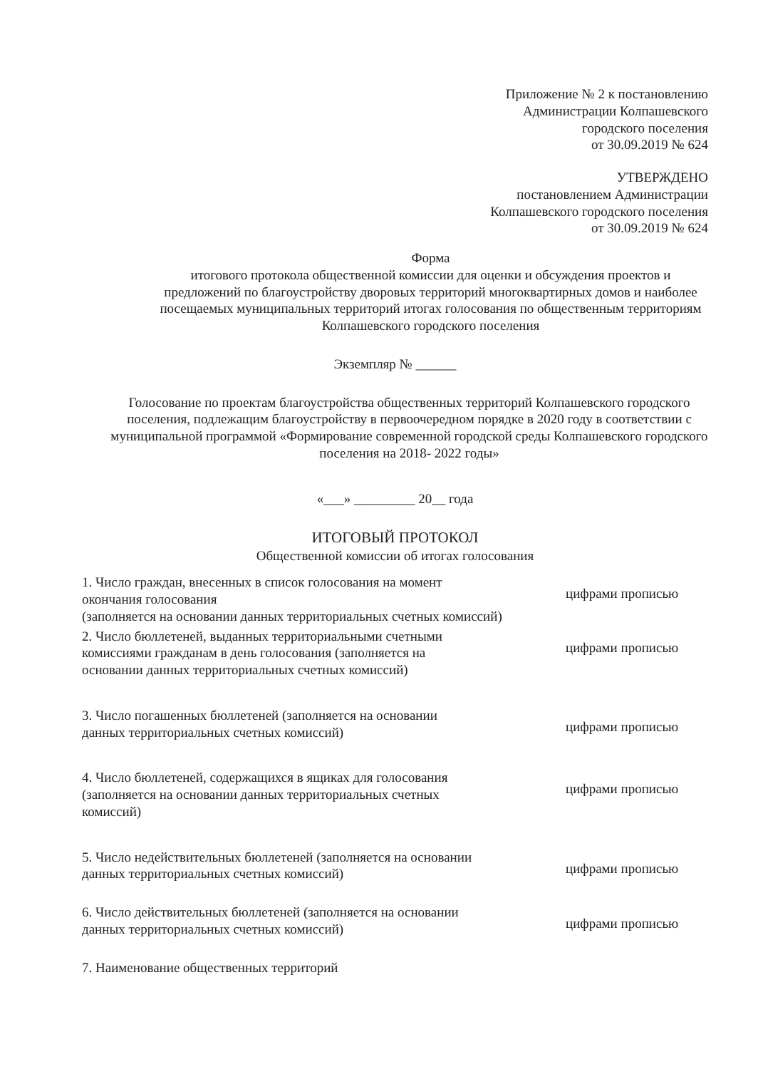Приложение № 2 к постановлению
Администрации Колпашевского
городского поселения
от 30.09.2019 № 624
УТВЕРЖДЕНО
постановлением Администрации
Колпашевского городского поселения
от 30.09.2019 № 624
Форма
итогового протокола общественной комиссии для оценки и обсуждения проектов и предложений по благоустройству дворовых территорий многоквартирных домов и наиболее посещаемых муниципальных территорий итогах голосования по общественным территориям Колпашевского городского поселения
Экземпляр № ______
Голосование по проектам благоустройства общественных территорий Колпашевского городского поселения, подлежащим благоустройству в первоочередном порядке в 2020 году в соответствии с муниципальной программой «Формирование современной городской среды Колпашевского городского поселения на 2018- 2022 годы»
«___» _________ 20__ года
ИТОГОВЫЙ ПРОТОКОЛ
Общественной комиссии об итогах голосования
1. Число граждан, внесенных в список голосования на момент окончания голосования
цифрами прописью
(заполняется на основании данных территориальных счетных комиссий)
2. Число бюллетеней, выданных территориальными счетными комиссиями гражданам в день голосования (заполняется на основании данных территориальных счетных комиссий)
цифрами прописью
3. Число погашенных бюллетеней (заполняется на основании данных территориальных счетных комиссий)
цифрами прописью
4. Число бюллетеней, содержащихся в ящиках для голосования (заполняется на основании данных территориальных счетных комиссий)
цифрами прописью
5. Число недействительных бюллетеней (заполняется на основании данных территориальных счетных комиссий)
цифрами прописью
6. Число действительных бюллетеней (заполняется на основании данных территориальных счетных комиссий)
цифрами прописью
7. Наименование общественных территорий